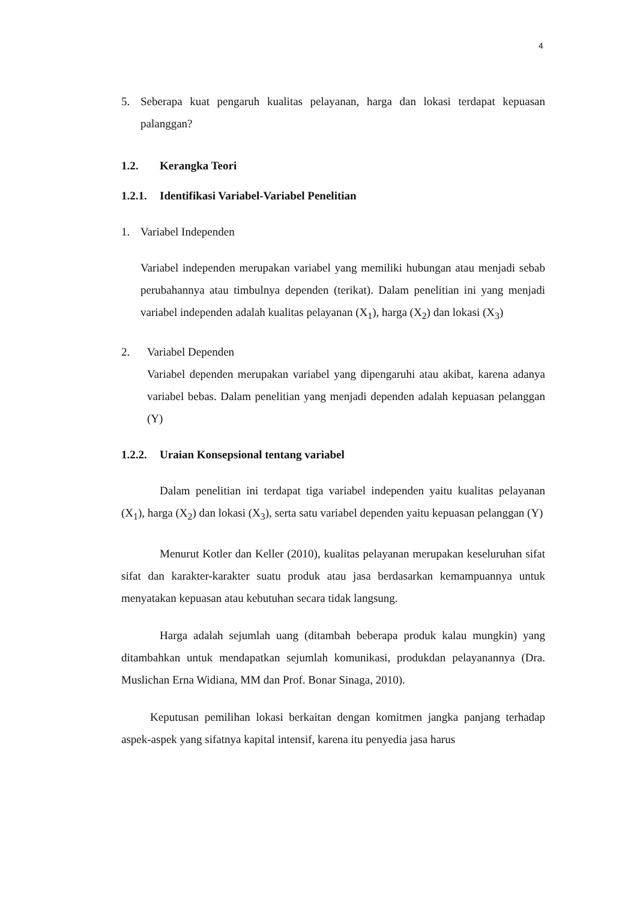4
5. Seberapa kuat pengaruh kualitas pelayanan, harga dan lokasi terdapat kepuasan palanggan?
1.2. Kerangka Teori
1.2.1. Identifikasi Variabel-Variabel Penelitian
1. Variabel Independen
Variabel independen merupakan variabel yang memiliki hubungan atau menjadi sebab perubahannya atau timbulnya dependen (terikat). Dalam penelitian ini yang menjadi variabel independen adalah kualitas pelayanan (X<sub>1</sub>), harga (X<sub>2</sub>) dan lokasi (X<sub>3</sub>)
2. Variabel Dependen
Variabel dependen merupakan variabel yang dipengaruhi atau akibat, karena adanya variabel bebas. Dalam penelitian yang menjadi dependen adalah kepuasan pelanggan (Y)
1.2.2. Uraian Konsepsional tentang variabel
Dalam penelitian ini terdapat tiga variabel independen yaitu kualitas pelayanan (X<sub>1</sub>), harga (X<sub>2</sub>) dan lokasi (X<sub>3</sub>), serta satu variabel dependen yaitu kepuasan pelanggan (Y)
Menurut Kotler dan Keller (2010), kualitas pelayanan merupakan keseluruhan sifat sifat dan karakter-karakter suatu produk atau jasa berdasarkan kemampuannya untuk menyatakan kepuasan atau kebutuhan secara tidak langsung.
Harga adalah sejumlah uang (ditambah beberapa produk kalau mungkin) yang ditambahkan untuk mendapatkan sejumlah komunikasi, produkdan pelayanannya (Dra. Muslichan Erna Widiana, MM dan Prof. Bonar Sinaga, 2010).
Keputusan pemilihan lokasi berkaitan dengan komitmen jangka panjang terhadap aspek-aspek yang sifatnya kapital intensif, karena itu penyedia jasa harus